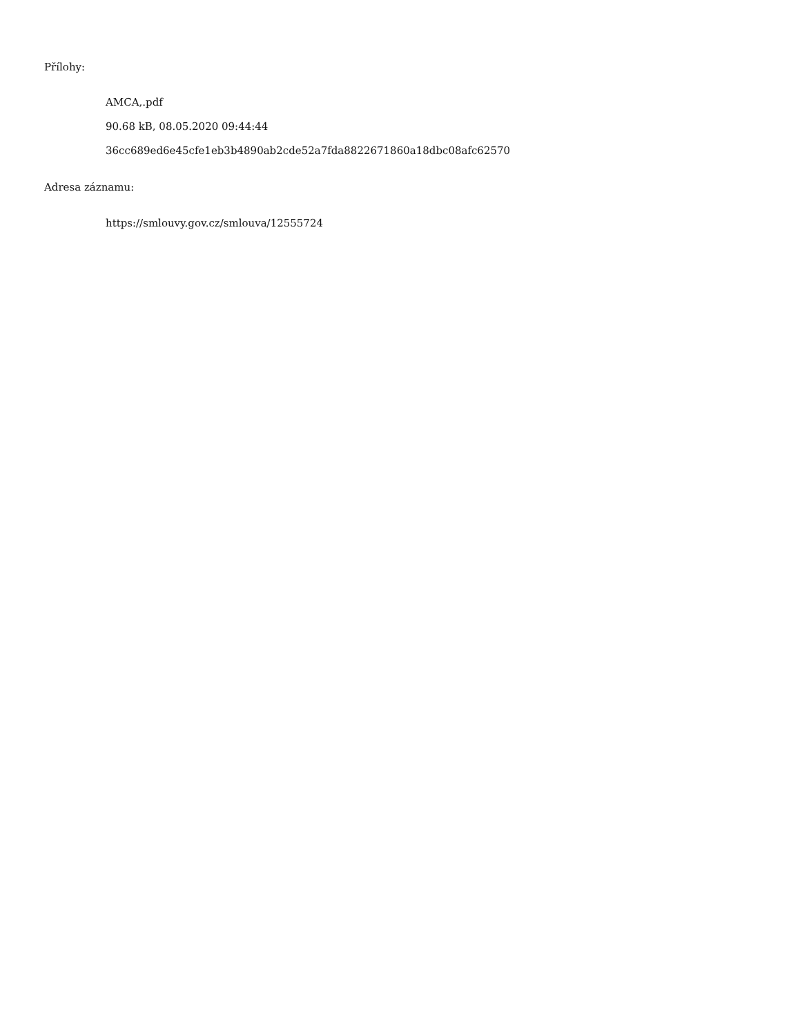Přílohy:
AMCA,.pdf
90.68 kB, 08.05.2020 09:44:44
36cc689ed6e45cfe1eb3b4890ab2cde52a7fda8822671860a18dbc08afc62570
Adresa záznamu:
https://smlouvy.gov.cz/smlouva/12555724